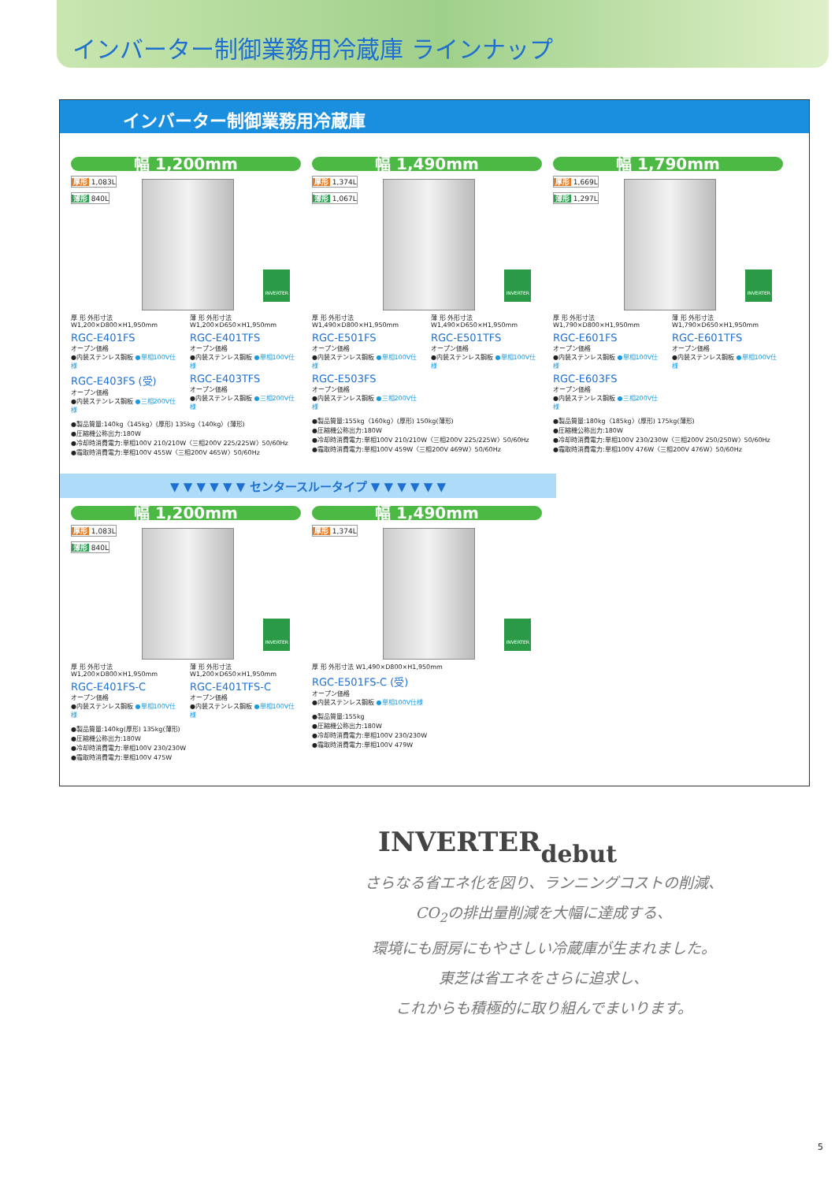インバーター制御業務用冷蔵庫 ラインナップ
インバーター制御業務用冷蔵庫
幅 1,200mm
厚形 1,083L
薄形 840L
INVERTER
厚 形 外形寸法 W1,200×D800×H1,950mm
RGC-E401FS
オープン価格
●内装ステンレス鋼板 ●単相100V仕様
RGC-E403FS (受)
オープン価格
●内装ステンレス鋼板 ●三相200V仕様
薄 形 外形寸法 W1,200×D650×H1,950mm
RGC-E401TFS
オープン価格
●内装ステンレス鋼板 ●単相100V仕様
RGC-E403TFS
オープン価格
●内装ステンレス鋼板 ●三相200V仕様
●製品質量:140kg〈145kg〉(厚形) 135kg〈140kg〉(薄形)
●圧縮機公称出力:180W
●冷却時消費電力:単相100V 210/210W〈三相200V 225/225W〉50/60Hz
●霜取時消費電力:単相100V 455W〈三相200V 465W〉50/60Hz
幅 1,490mm
厚形 1,374L
薄形 1,067L
INVERTER
厚 形 外形寸法 W1,490×D800×H1,950mm
RGC-E501FS
オープン価格
●内装ステンレス鋼板 ●単相100V仕様
RGC-E503FS
オープン価格
●内装ステンレス鋼板 ●三相200V仕様
薄 形 外形寸法 W1,490×D650×H1,950mm
RGC-E501TFS
オープン価格
●内装ステンレス鋼板 ●単相100V仕様
●製品質量:155kg〈160kg〉(厚形) 150kg(薄形)
●圧縮機公称出力:180W
●冷却時消費電力:単相100V 210/210W〈三相200V 225/225W〉50/60Hz
●霜取時消費電力:単相100V 459W〈三相200V 469W〉50/60Hz
幅 1,790mm
厚形 1,669L
薄形 1,297L
INVERTER
厚 形 外形寸法 W1,790×D800×H1,950mm
RGC-E601FS
オープン価格
●内装ステンレス鋼板 ●単相100V仕様
RGC-E603FS
オープン価格
●内装ステンレス鋼板 ●三相200V仕様
薄 形 外形寸法 W1,790×D650×H1,950mm
RGC-E601TFS
オープン価格
●内装ステンレス鋼板 ●単相100V仕様
●製品質量:180kg〈185kg〉(厚形) 175kg(薄形)
●圧縮機公称出力:180W
●冷却時消費電力:単相100V 230/230W〈三相200V 250/250W〉50/60Hz
●霜取時消費電力:単相100V 476W〈三相200V 476W〉50/60Hz
▼ ▼ ▼ ▼ ▼ ▼ センタースルータイプ ▼ ▼ ▼ ▼ ▼ ▼
幅 1,200mm
厚形 1,083L
薄形 840L
INVERTER
厚 形 外形寸法 W1,200×D800×H1,950mm
RGC-E401FS-C
オープン価格
●内装ステンレス鋼板 ●単相100V仕様
薄 形 外形寸法 W1,200×D650×H1,950mm
RGC-E401TFS-C
オープン価格
●内装ステンレス鋼板 ●単相100V仕様
●製品質量:140kg(厚形) 135kg(薄形)
●圧縮機公称出力:180W
●冷却時消費電力:単相100V 230/230W
●霜取時消費電力:単相100V 475W
幅 1,490mm
厚形 1,374L
INVERTER
厚 形 外形寸法 W1,490×D800×H1,950mm
RGC-E501FS-C (受)
オープン価格
●内装ステンレス鋼板 ●単相100V仕様
●製品質量:155kg
●圧縮機公称出力:180W
●冷却時消費電力:単相100V 230/230W
●霜取時消費電力:単相100V 479W
INVERTERdebut
さらなる省エネ化を図り、ランニングコストの削減、
CO<sub>2</sub>の排出量削減を大幅に達成する、
環境にも厨房にもやさしい冷蔵庫が生まれました。
東芝は省エネをさらに追求し、
これからも積極的に取り組んでまいります。
5